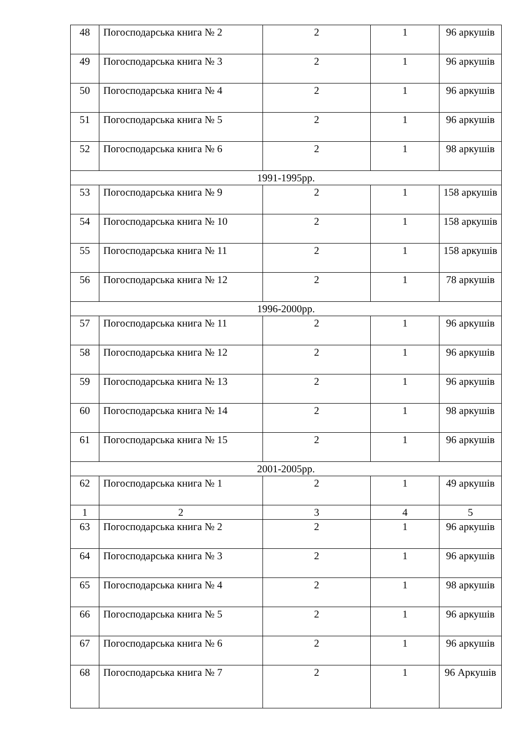| 48 | Погосподарська книга № 2 | 2 | 1 | 96 аркушів |
| 49 | Погосподарська книга № 3 | 2 | 1 | 96 аркушів |
| 50 | Погосподарська книга № 4 | 2 | 1 | 96 аркушів |
| 51 | Погосподарська книга № 5 | 2 | 1 | 96 аркушів |
| 52 | Погосподарська книга № 6 | 2 | 1 | 98 аркушів |
| 1991-1995рр. | | | | |
| 53 | Погосподарська книга № 9 | 2 | 1 | 158 аркушів |
| 54 | Погосподарська книга № 10 | 2 | 1 | 158 аркушів |
| 55 | Погосподарська книга № 11 | 2 | 1 | 158 аркушів |
| 56 | Погосподарська книга № 12 | 2 | 1 | 78 аркушів |
| 1996-2000рр. | | | | |
| 57 | Погосподарська книга № 11 | 2 | 1 | 96 аркушів |
| 58 | Погосподарська книга № 12 | 2 | 1 | 96 аркушів |
| 59 | Погосподарська книга № 13 | 2 | 1 | 96 аркушів |
| 60 | Погосподарська книга № 14 | 2 | 1 | 98 аркушів |
| 61 | Погосподарська книга № 15 | 2 | 1 | 96 аркушів |
| 2001-2005рр. | | | | |
| 62 | Погосподарська книга № 1 | 2 | 1 | 49 аркушів |
| 1 | 2 | 3 | 4 | 5 |
| 63 | Погосподарська книга № 2 | 2 | 1 | 96 аркушів |
| 64 | Погосподарська книга № 3 | 2 | 1 | 96 аркушів |
| 65 | Погосподарська книга № 4 | 2 | 1 | 98 аркушів |
| 66 | Погосподарська книга № 5 | 2 | 1 | 96 аркушів |
| 67 | Погосподарська книга № 6 | 2 | 1 | 96 аркушів |
| 68 | Погосподарська книга № 7 | 2 | 1 | 96 Аркушів |